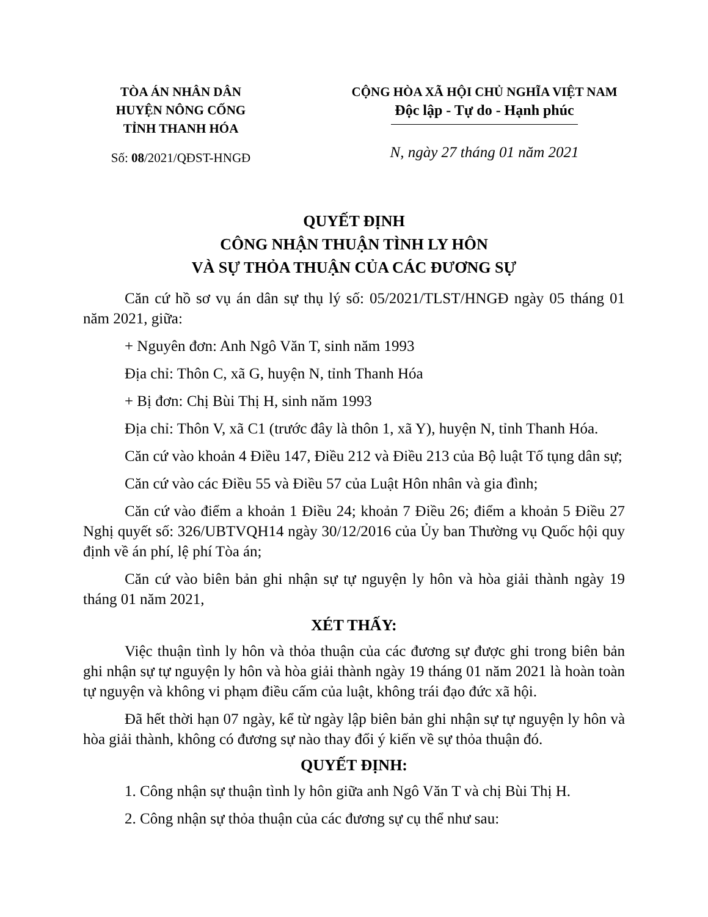TÒA ÁN NHÂN DÂN
HUYỆN NÔNG CỐNG
TỈNH THANH HÓA
Số: 08/2021/QĐST-HNGĐ
CỘNG HÒA XÃ HỘI CHỦ NGHĨA VIỆT NAM
Độc lập - Tự do - Hạnh phúc
N, ngày 27 tháng 01 năm 2021
QUYẾT ĐỊNH
CÔNG NHẬN THUẬN TÌNH LY HÔN
VÀ SỰ THỎA THUẬN CỦA CÁC ĐƯƠNG SỰ
Căn cứ hồ sơ vụ án dân sự thụ lý số: 05/2021/TLST/HNGĐ ngày 05 tháng 01 năm 2021, giữa:
+ Nguyên đơn: Anh Ngô Văn T, sinh năm 1993
Địa chỉ: Thôn C, xã G, huyện N, tỉnh Thanh Hóa
+ Bị đơn: Chị Bùi Thị H, sinh năm 1993
Địa chỉ: Thôn V, xã C1 (trước đây là thôn 1, xã Y), huyện N, tỉnh Thanh Hóa.
Căn cứ vào khoản 4 Điều 147, Điều 212 và Điều 213 của Bộ luật Tố tụng dân sự;
Căn cứ vào các Điều 55 và Điều 57 của Luật Hôn nhân và gia đình;
Căn cứ vào điểm a khoản 1 Điều 24; khoản 7 Điều 26; điểm a khoản 5 Điều 27 Nghị quyết số: 326/UBTVQH14 ngày 30/12/2016 của Ủy ban Thường vụ Quốc hội quy định về án phí, lệ phí Tòa án;
Căn cứ vào biên bản ghi nhận sự tự nguyện ly hôn và hòa giải thành ngày 19 tháng 01 năm 2021,
XÉT THẤY:
Việc thuận tình ly hôn và thỏa thuận của các đương sự được ghi trong biên bản ghi nhận sự tự nguyện ly hôn và hòa giải thành ngày 19 tháng 01 năm 2021 là hoàn toàn tự nguyện và không vi phạm điều cấm của luật, không trái đạo đức xã hội.
Đã hết thời hạn 07 ngày, kể từ ngày lập biên bản ghi nhận sự tự nguyện ly hôn và hòa giải thành, không có đương sự nào thay đổi ý kiến về sự thỏa thuận đó.
QUYẾT ĐỊNH:
1. Công nhận sự thuận tình ly hôn giữa anh Ngô Văn T và chị Bùi Thị H.
2. Công nhận sự thỏa thuận của các đương sự cụ thể như sau: